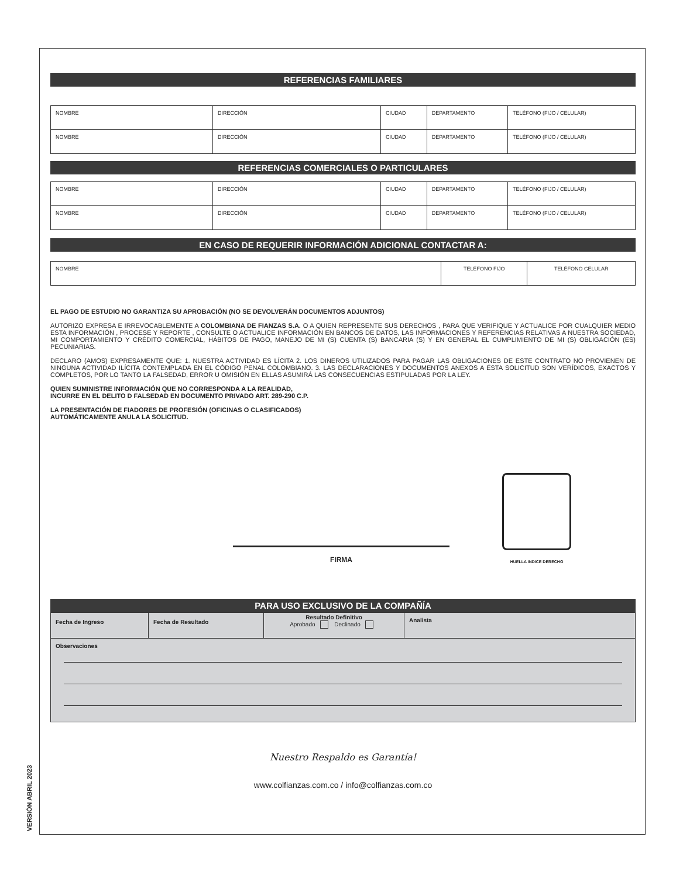REFERENCIAS FAMILIARES
| NOMBRE | DIRECCIÓN | CIUDAD | DEPARTAMENTO | TELÉFONO (FIJO / CELULAR) |
| NOMBRE | DIRECCIÓN | CIUDAD | DEPARTAMENTO | TELÉFONO (FIJO / CELULAR) |
REFERENCIAS COMERCIALES O PARTICULARES
| NOMBRE | DIRECCIÓN | CIUDAD | DEPARTAMENTO | TELÉFONO (FIJO / CELULAR) |
| NOMBRE | DIRECCIÓN | CIUDAD | DEPARTAMENTO | TELÉFONO (FIJO / CELULAR) |
EN CASO DE REQUERIR INFORMACIÓN ADICIONAL CONTACTAR A:
| NOMBRE | TELÉFONO FIJO | TELÉFONO CELULAR |
EL PAGO DE ESTUDIO NO GARANTIZA SU APROBACIÓN (NO SE DEVOLVERÁN DOCUMENTOS ADJUNTOS)
AUTORIZO EXPRESA E IRREVOCABLEMENTE A COLOMBIANA DE FIANZAS S.A. O A QUIEN REPRESENTE SUS DERECHOS , PARA QUE VERIFIQUE Y ACTUALICE POR CUALQUIER MEDIO ESTA INFORMACIÓN , PROCESE Y REPORTE , CONSULTE O ACTUALICE INFORMACIÓN EN BANCOS DE DATOS, LAS INFORMACIONES Y REFERENCIAS RELATIVAS A NUESTRA SOCIEDAD, MI COMPORTAMIENTO Y CRÉDITO COMERCIAL, HÁBITOS DE PAGO, MANEJO DE MI (S) CUENTA (S) BANCARIA (S) Y EN GENERAL EL CUMPLIMIENTO DE MI (S) OBLIGACIÓN (ES) PECUNIARIAS.
DECLARO (AMOS) EXPRESAMENTE QUE: 1. NUESTRA ACTIVIDAD ES LÍCITA 2. LOS DINEROS UTILIZADOS PARA PAGAR LAS OBLIGACIONES DE ESTE CONTRATO NO PROVIENEN DE NINGUNA ACTIVIDAD ILÍCITA CONTEMPLADA EN EL CÓDIGO PENAL COLOMBIANO. 3. LAS DECLARACIONES Y DOCUMENTOS ANEXOS A ÉSTA SOLICITUD SON VERÍDICOS, EXACTOS Y COMPLETOS, POR LO TANTO LA FALSEDAD, ERROR U OMISIÓN EN ELLAS ASUMIRÁ LAS CONSECUENCIAS ESTIPULADAS POR LA LEY.
QUIEN SUMINISTRE INFORMACIÓN QUE NO CORRESPONDA A LA REALIDAD,
INCURRE EN EL DELITO D FALSEDAD EN DOCUMENTO PRIVADO ART. 289-290 C.P.
LA PRESENTACIÓN DE FIADORES DE PROFESIÓN (OFICINAS O CLASIFICADOS)
AUTOMÁTICAMENTE ANULA LA SOLICITUD.
FIRMA
HUELLA INDICE DERECHO
PARA USO EXCLUSIVO DE LA COMPAÑÍA
| Fecha de Ingreso | Fecha de Resultado | Resultado Definitivo Aprobado Declinado | Analista |
| Observaciones | | | |
Nuestro Respaldo es Garantía!
www.colfianzas.com.co / info@colfianzas.com.co
VERSIÓN ABRIL 2023